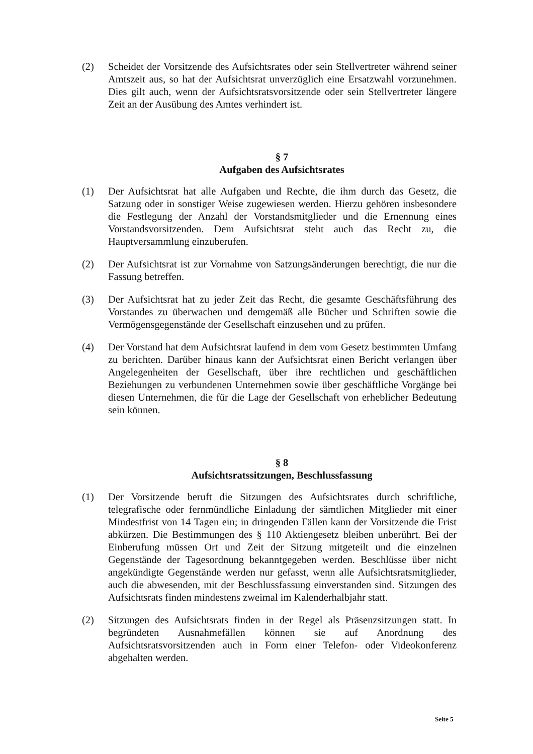(2) Scheidet der Vorsitzende des Aufsichtsrates oder sein Stellvertreter während seiner Amtszeit aus, so hat der Aufsichtsrat unverzüglich eine Ersatzwahl vorzunehmen. Dies gilt auch, wenn der Aufsichtsratsvorsitzende oder sein Stellvertreter längere Zeit an der Ausübung des Amtes verhindert ist.
§ 7
Aufgaben des Aufsichtsrates
(1) Der Aufsichtsrat hat alle Aufgaben und Rechte, die ihm durch das Gesetz, die Satzung oder in sonstiger Weise zugewiesen werden. Hierzu gehören insbesondere die Festlegung der Anzahl der Vorstandsmitglieder und die Ernennung eines Vorstandsvorsitzenden. Dem Aufsichtsrat steht auch das Recht zu, die Hauptversammlung einzuberufen.
(2) Der Aufsichtsrat ist zur Vornahme von Satzungsänderungen berechtigt, die nur die Fassung betreffen.
(3) Der Aufsichtsrat hat zu jeder Zeit das Recht, die gesamte Geschäftsführung des Vorstandes zu überwachen und demgemäß alle Bücher und Schriften sowie die Vermögensgegenstände der Gesellschaft einzusehen und zu prüfen.
(4) Der Vorstand hat dem Aufsichtsrat laufend in dem vom Gesetz bestimmten Umfang zu berichten. Darüber hinaus kann der Aufsichtsrat einen Bericht verlangen über Angelegenheiten der Gesellschaft, über ihre rechtlichen und geschäftlichen Beziehungen zu verbundenen Unternehmen sowie über geschäftliche Vorgänge bei diesen Unternehmen, die für die Lage der Gesellschaft von erheblicher Bedeutung sein können.
§ 8
Aufsichtsratssitzungen, Beschlussfassung
(1) Der Vorsitzende beruft die Sitzungen des Aufsichtsrates durch schriftliche, telegrafische oder fernmündliche Einladung der sämtlichen Mitglieder mit einer Mindestfrist von 14 Tagen ein; in dringenden Fällen kann der Vorsitzende die Frist abkürzen. Die Bestimmungen des § 110 Aktiengesetz bleiben unberührt. Bei der Einberufung müssen Ort und Zeit der Sitzung mitgeteilt und die einzelnen Gegenstände der Tagesordnung bekanntgegeben werden. Beschlüsse über nicht angekündigte Gegenstände werden nur gefasst, wenn alle Aufsichtsratsmitglieder, auch die abwesenden, mit der Beschlussfassung einverstanden sind. Sitzungen des Aufsichtsrats finden mindestens zweimal im Kalenderhalbjahr statt.
(2) Sitzungen des Aufsichtsrats finden in der Regel als Präsenzsitzungen statt. In begründeten Ausnahmefällen können sie auf Anordnung des Aufsichtsratsvorsitzenden auch in Form einer Telefon- oder Videokonferenz abgehalten werden.
Seite 5